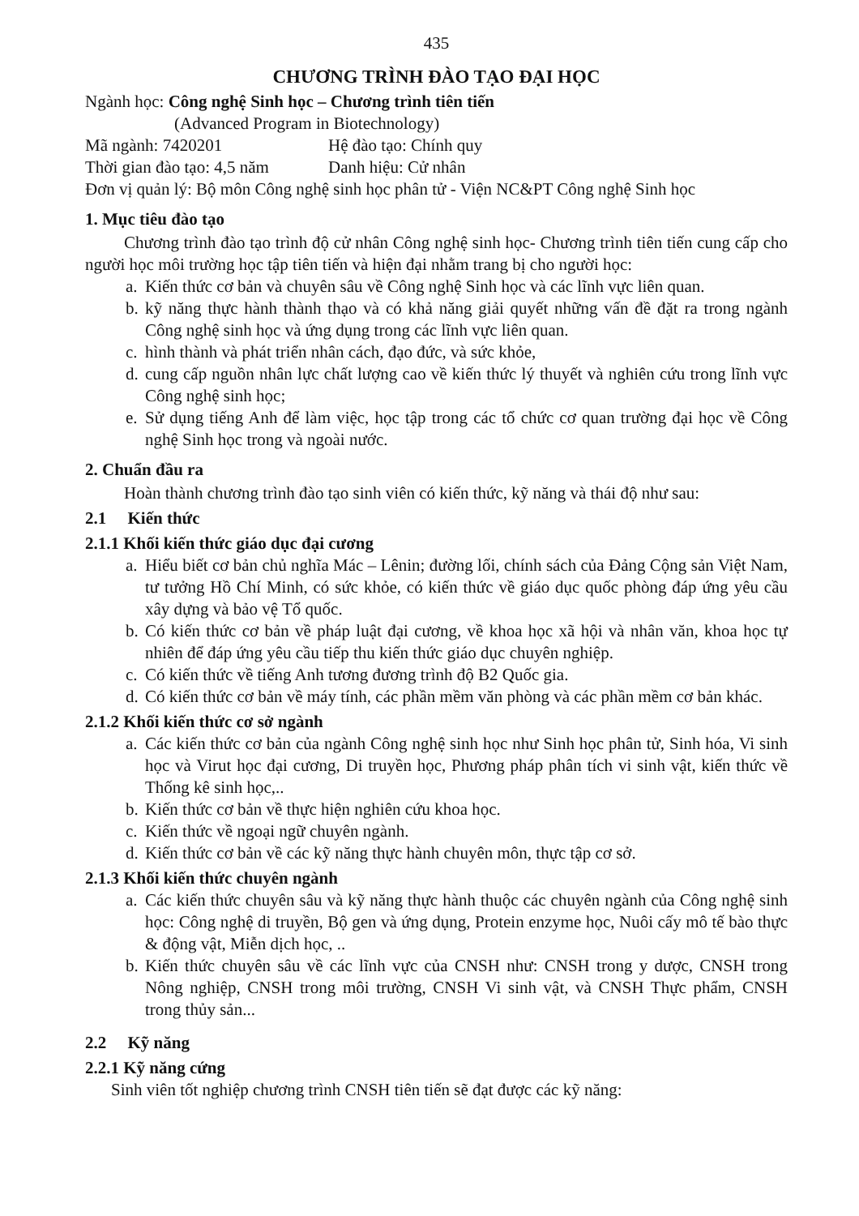435
CHƯƠNG TRÌNH ĐÀO TẠO ĐẠI HỌC
Ngành học: Công nghệ Sinh học – Chương trình tiên tiến
(Advanced Program in Biotechnology)
Mã ngành: 7420201 Hệ đào tạo: Chính quy
Thời gian đào tạo: 4,5 năm Danh hiệu: Cử nhân
Đơn vị quản lý: Bộ môn Công nghệ sinh học phân tử - Viện NC&PT Công nghệ Sinh học
1. Mục tiêu đào tạo
Chương trình đào tạo trình độ cử nhân Công nghệ sinh học- Chương trình tiên tiến cung cấp cho người học môi trường học tập tiên tiến và hiện đại nhằm trang bị cho người học:
a. Kiến thức cơ bản và chuyên sâu về Công nghệ Sinh học và các lĩnh vực liên quan.
b. kỹ năng thực hành thành thạo và có khả năng giải quyết những vấn đề đặt ra trong ngành Công nghệ sinh học và ứng dụng trong các lĩnh vực liên quan.
c. hình thành và phát triển nhân cách, đạo đức, và sức khỏe,
d. cung cấp nguồn nhân lực chất lượng cao về kiến thức lý thuyết và nghiên cứu trong lĩnh vực Công nghệ sinh học;
e. Sử dụng tiếng Anh để làm việc, học tập trong các tổ chức cơ quan trường đại học về Công nghệ Sinh học trong và ngoài nước.
2. Chuẩn đầu ra
Hoàn thành chương trình đào tạo sinh viên có kiến thức, kỹ năng và thái độ như sau:
2.1 Kiến thức
2.1.1 Khối kiến thức giáo dục đại cương
a. Hiểu biết cơ bản chủ nghĩa Mác – Lênin; đường lối, chính sách của Đảng Cộng sản Việt Nam, tư tưởng Hồ Chí Minh, có sức khỏe, có kiến thức về giáo dục quốc phòng đáp ứng yêu cầu xây dựng và bảo vệ Tổ quốc.
b. Có kiến thức cơ bản về pháp luật đại cương, về khoa học xã hội và nhân văn, khoa học tự nhiên để đáp ứng yêu cầu tiếp thu kiến thức giáo dục chuyên nghiệp.
c. Có kiến thức về tiếng Anh tương đương trình độ B2 Quốc gia.
d. Có kiến thức cơ bản về máy tính, các phần mềm văn phòng và các phần mềm cơ bản khác.
2.1.2 Khối kiến thức cơ sở ngành
a. Các kiến thức cơ bản của ngành Công nghệ sinh học như Sinh học phân tử, Sinh hóa, Vi sinh học và Virut học đại cương, Di truyền học, Phương pháp phân tích vi sinh vật, kiến thức về Thống kê sinh học,..
b. Kiến thức cơ bản về thực hiện nghiên cứu khoa học.
c. Kiến thức về ngoại ngữ chuyên ngành.
d. Kiến thức cơ bản về các kỹ năng thực hành chuyên môn, thực tập cơ sở.
2.1.3 Khối kiến thức chuyên ngành
a. Các kiến thức chuyên sâu và kỹ năng thực hành thuộc các chuyên ngành của Công nghệ sinh học: Công nghệ di truyền, Bộ gen và ứng dụng, Protein enzyme học, Nuôi cấy mô tế bào thực & động vật, Miễn dịch học, ..
b. Kiến thức chuyên sâu về các lĩnh vực của CNSH như: CNSH trong y dược, CNSH trong Nông nghiệp, CNSH trong môi trường, CNSH Vi sinh vật, và CNSH Thực phẩm, CNSH trong thủy sản...
2.2 Kỹ năng
2.2.1 Kỹ năng cứng
Sinh viên tốt nghiệp chương trình CNSH tiên tiến sẽ đạt được các kỹ năng: